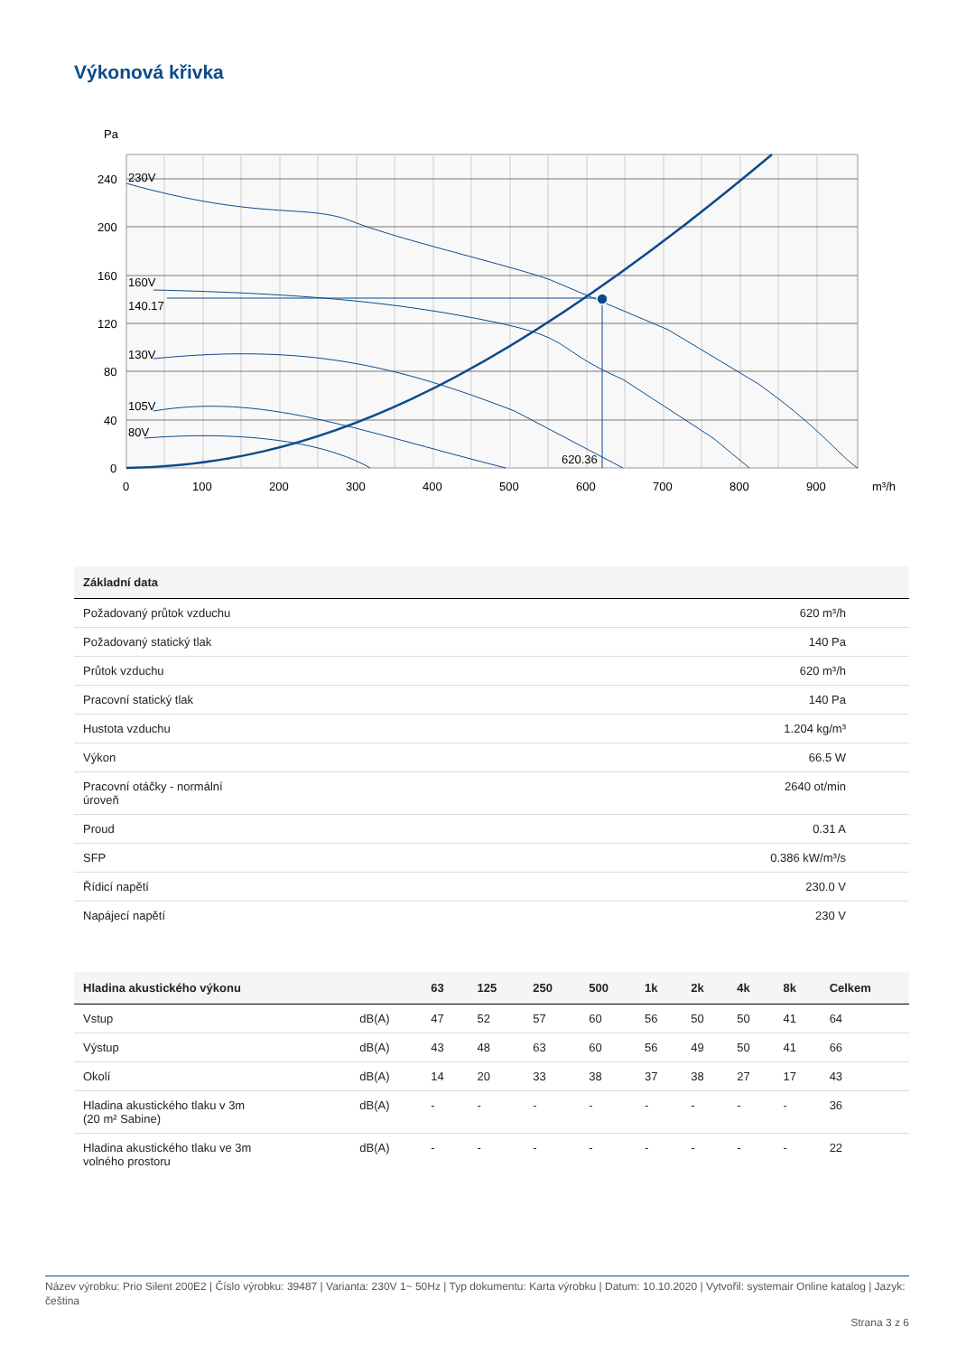Výkonová křivka
Pa
240
200
160
120
80
40
0
0
100
200
300
400
500
600
700
800
900
m³/h
230V
160V
140.17
130V
105V
80V
620.36
| Základní data | |
| --- | --- |
| Požadovaný průtok vzduchu | 620 m³/h |
| Požadovaný statický tlak | 140 Pa |
| Průtok vzduchu | 620 m³/h |
| Pracovní statický tlak | 140 Pa |
| Hustota vzduchu | 1.204 kg/m³ |
| Výkon | 66.5 W |
| Pracovní otáčky - normální úroveň | 2640 ot/min |
| Proud | 0.31 A |
| SFP | 0.386 kW/m³/s |
| Řídicí napětí | 230.0 V |
| Napájecí napětí | 230 V |
| Hladina akustického výkonu | | 63 | 125 | 250 | 500 | 1k | 2k | 4k | 8k | Celkem |
| --- | --- | --- | --- | --- | --- | --- | --- | --- | --- | --- |
| Vstup | dB(A) | 47 | 52 | 57 | 60 | 56 | 50 | 50 | 41 | 64 |
| Výstup | dB(A) | 43 | 48 | 63 | 60 | 56 | 49 | 50 | 41 | 66 |
| Okolí | dB(A) | 14 | 20 | 33 | 38 | 37 | 38 | 27 | 17 | 43 |
| Hladina akustického tlaku v 3m (20 m² Sabine) | dB(A) | - | - | - | - | - | - | - | - | 36 |
| Hladina akustického tlaku ve 3m volného prostoru | dB(A) | - | - | - | - | - | - | - | - | 22 |
Název výrobku: Prio Silent 200E2 | Číslo výrobku: 39487 | Varianta: 230V 1~ 50Hz | Typ dokumentu: Karta výrobku | Datum: 10.10.2020 | Vytvořil: systemair Online katalog | Jazyk: čeština
Strana 3 z 6